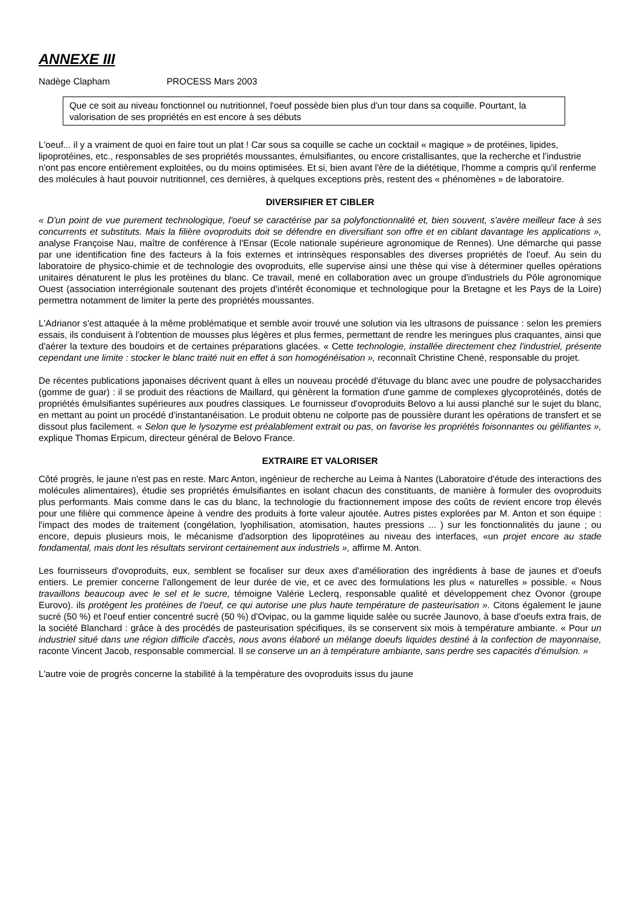ANNEXE III
Nadège Clapham PROCESS Mars 2003
Que ce soit au niveau fonctionnel ou nutritionnel, l'oeuf possède bien plus d'un tour dans sa coquille. Pourtant, la valorisation de ses propriétés en est encore à ses débuts
L'oeuf... il y a vraiment de quoi en faire tout un plat ! Car sous sa coquille se cache un cocktail « magique » de protéines, lipides, lipoprotéines, etc., responsables de ses propriétés moussantes, émulsifiantes, ou encore cristallisantes, que la recherche et l'industrie n'ont pas encore entièrement exploitées, ou du moins optimisées. Et si, bien avant l'ère de la diététique, l'homme a compris qu'il renferme des molécules à haut pouvoir nutritionnel, ces dernières, à quelques exceptions près, restent des « phénomènes » de laboratoire.
DIVERSIFIER ET CIBLER
« D'un point de vue purement technologique, l'oeuf se caractérise par sa polyfonctionnalité et, bien souvent, s'avère meilleur face à ses concurrents et substituts. Mais la filière ovoproduits doit se défendre en diversifiant son offre et en ciblant davantage les applications », analyse Françoise Nau, maître de conférence à l'Ensar (Ecole nationale supérieure agronomique de Rennes). Une démarche qui passe par une identification fine des facteurs à la fois externes et intrinsèques responsables des diverses propriétés de l'oeuf. Au sein du laboratoire de physico-chimie et de technologie des ovoproduits, elle supervise ainsi une thèse qui vise à déterminer quelles opérations unitaires dénaturent le plus les protéines du blanc. Ce travail, mené en collaboration avec un groupe d'industriels du Pôle agronomique Ouest (association interrégionale soutenant des projets d'intérêt économique et technologique pour la Bretagne et les Pays de la Loire) permettra notamment de limiter la perte des propriétés moussantes.
L'Adrianor s'est attaquée à la même problématique et semble avoir trouvé une solution via les ultrasons de puissance : selon les premiers essais, ils conduisent à l'obtention de mousses plus légères et plus fermes, permettant de rendre les meringues plus craquantes, ainsi que d'aérer la texture des boudoirs et de certaines préparations glacées. « Cette technologie, installée directement chez l'industriel, présente cependant une limite : stocker le blanc traité nuit en effet à son homogénéisation », reconnaît Christine Chené, responsable du projet.
De récentes publications japonaises décrivent quant à elles un nouveau procédé d'étuvage du blanc avec une poudre de polysaccharides (gomme de guar) : il se produit des réactions de Maillard, qui génèrent la formation d'une gamme de complexes glycoprotéinés, dotés de propriétés émulsifiantes supérieures aux poudres classiques. Le fournisseur d'ovoproduits Belovo a lui aussi planché sur le sujet du blanc, en mettant au point un procédé d'instantanéisation. Le produit obtenu ne colporte pas de poussière durant les opérations de transfert et se dissout plus facilement. « Selon que le lysozyme est préalablement extrait ou pas, on favorise les propriétés foisonnantes ou gélifiantes », explique Thomas Erpicum, directeur général de Belovo France.
EXTRAIRE ET VALORISER
Côté progrès, le jaune n'est pas en reste. Marc Anton, ingénieur de recherche au Leima à Nantes (Laboratoire d'étude des interactions des molécules alimentaires), étudie ses propriétés émulsifiantes en isolant chacun des constituants, de manière à formuler des ovoproduits plus performants. Mais comme dans le cas du blanc, la technologie du fractionnement impose des coûts de revient encore trop élevés pour une filière qui commence àpeine à vendre des produits à forte valeur ajoutée. Autres pistes explorées par M. Anton et son équipe : l'impact des modes de traitement (congélation, lyophilisation, atomisation, hautes pressions ... ) sur les fonctionnalités du jaune ; ou encore, depuis plusieurs mois, le mécanisme d'adsorption des lipoprotéines au niveau des interfaces, «un projet encore au stade fondamental, mais dont les résultats serviront certainement aux industriels », affirme M. Anton.
Les fournisseurs d'ovoproduits, eux, semblent se focaliser sur deux axes d'amélioration des ingrédients à base de jaunes et d'oeufs entiers. Le premier concerne l'allongement de leur durée de vie, et ce avec des formulations les plus « naturelles » possible. « Nous travaillons beaucoup avec le sel et le sucre, témoigne Valérie Leclerq, responsable qualité et développement chez Ovonor (groupe Eurovo). ils protègent les protéines de l'oeuf, ce qui autorise une plus haute température de pasteurisation ». Citons également le jaune sucré (50 %) et l'oeuf entier concentré sucré (50 %) d'Ovipac, ou la gamme liquide salée ou sucrée Jaunovo, à base d'oeufs extra frais, de la société Blanchard : grâce à des procédés de pasteurisation spécifiques, ils se conservent six mois à température ambiante. « Pour un industriel situé dans une région difficile d'accès, nous avons élaboré un mélange doeufs liquides destiné à la confection de mayonnaise, raconte Vincent Jacob, responsable commercial. Il se conserve un an à température ambiante, sans perdre ses capacités d'émulsion. »
L'autre voie de progrès concerne la stabilité à la température des ovoproduits issus du jaune